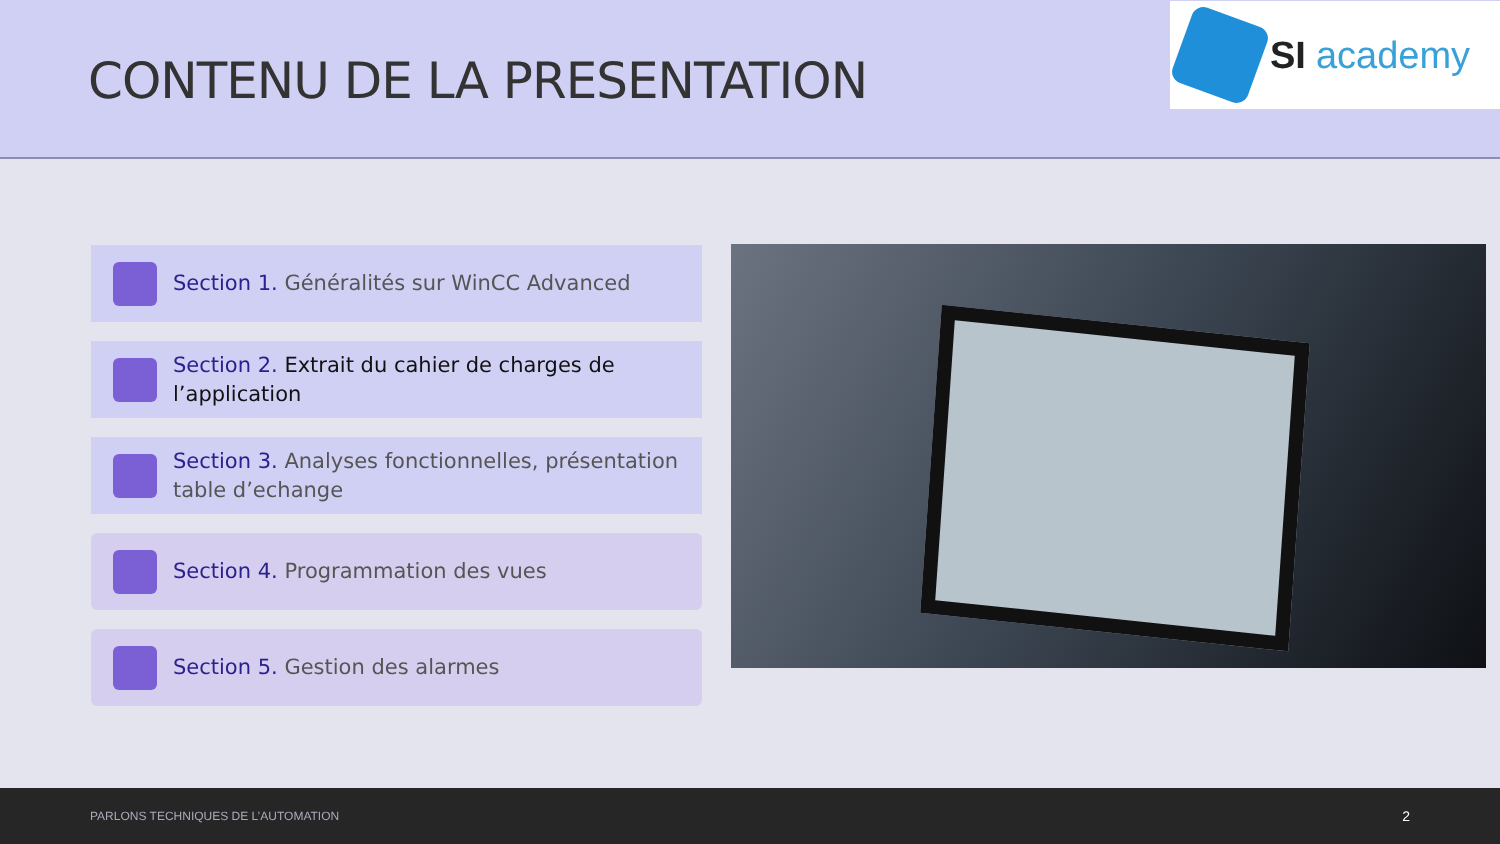CONTENU DE LA PRESENTATION
SI academy
Section 1. Généralités sur WinCC Advanced
Section 2. Extrait du cahier de charges de l’application
Section 3. Analyses fonctionnelles, présentation table d’echange
Section 4. Programmation des vues
Section 5. Gestion des alarmes
PARLONS TECHNIQUES DE L’AUTOMATION 2